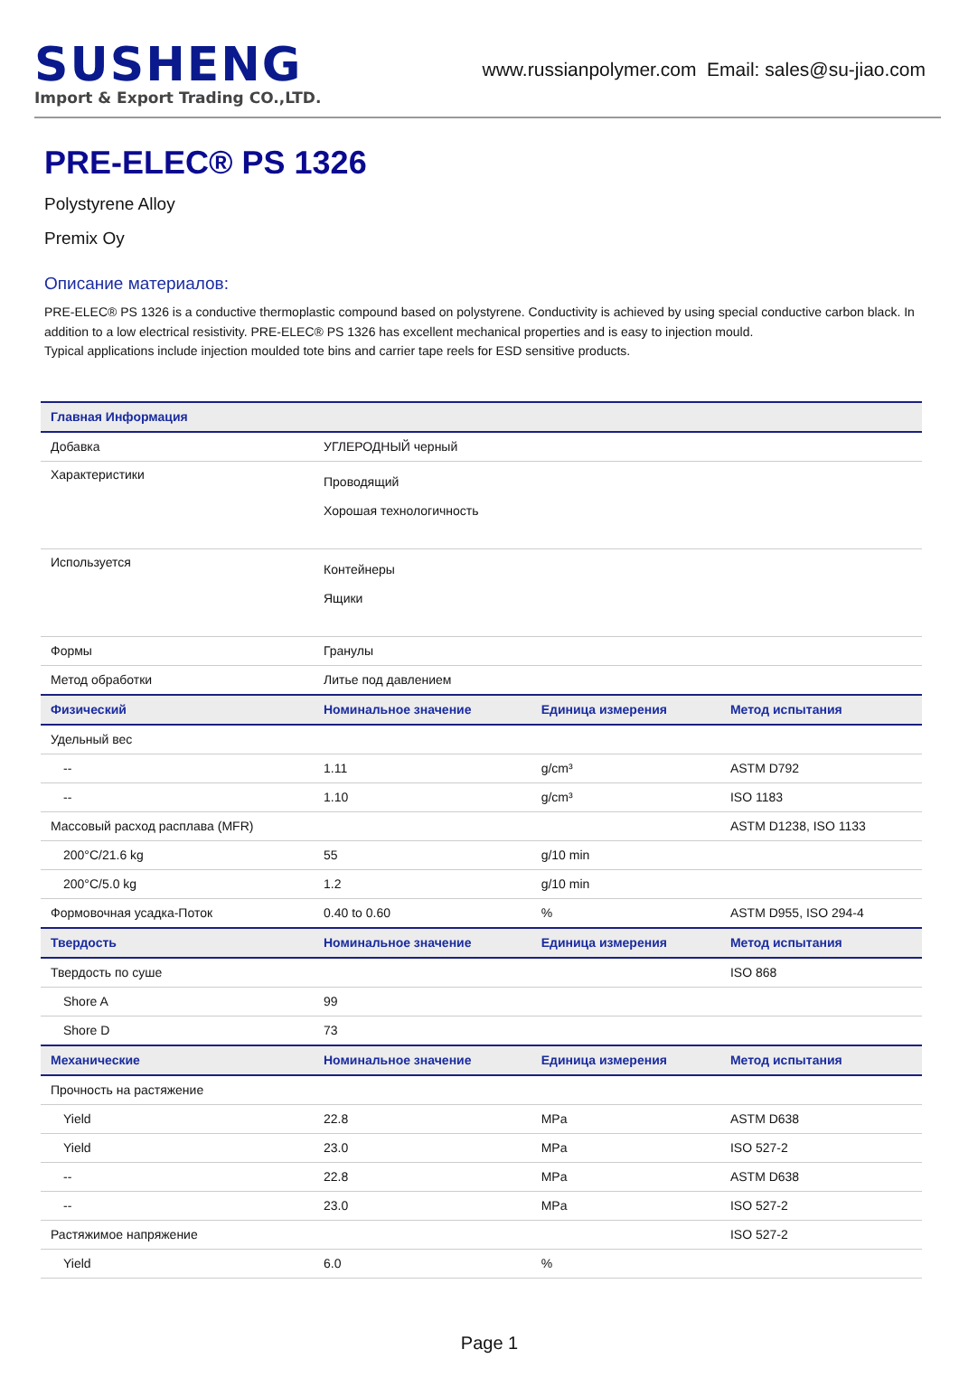SUSHENG
Import & Export Trading CO.,LTD.
www.russianpolymer.com Email: sales@su-jiao.com
PRE-ELEC® PS 1326
Polystyrene Alloy
Premix Oy
Описание материалов:
PRE-ELEC® PS 1326 is a conductive thermoplastic compound based on polystyrene. Conductivity is achieved by using special conductive carbon black. In addition to a low electrical resistivity. PRE-ELEC® PS 1326 has excellent mechanical properties and is easy to injection mould.
Typical applications include injection moulded tote bins and carrier tape reels for ESD sensitive products.
| Главная Информация | | | |
| --- | --- | --- | --- |
| Добавка | УГЛЕРОДНЫЙ черный | | |
| Характеристики | Проводящий Хорошая технологичность | | |
| Используется | Контейнеры Ящики | | |
| Формы | Гранулы | | |
| Метод обработки | Литье под давлением | | |
| Физический | Номинальное значение | Единица измерения | Метод испытания |
| Удельный вес | | | |
| -- | 1.11 | g/cm³ | ASTM D792 |
| -- | 1.10 | g/cm³ | ISO 1183 |
| Массовый расход расплава (MFR) | | | ASTM D1238, ISO 1133 |
| 200°C/21.6 kg | 55 | g/10 min | |
| 200°C/5.0 kg | 1.2 | g/10 min | |
| Формовочная усадка-Поток | 0.40 to 0.60 | % | ASTM D955, ISO 294-4 |
| Твердость | Номинальное значение | Единица измерения | Метод испытания |
| Твердость по суше | | | ISO 868 |
| Shore A | 99 | | |
| Shore D | 73 | | |
| Механические | Номинальное значение | Единица измерения | Метод испытания |
| Прочность на растяжение | | | |
| Yield | 22.8 | MPa | ASTM D638 |
| Yield | 23.0 | MPa | ISO 527-2 |
| -- | 22.8 | MPa | ASTM D638 |
| -- | 23.0 | MPa | ISO 527-2 |
| Растяжимое напряжение | | | ISO 527-2 |
| Yield | 6.0 | % | |
Page 1